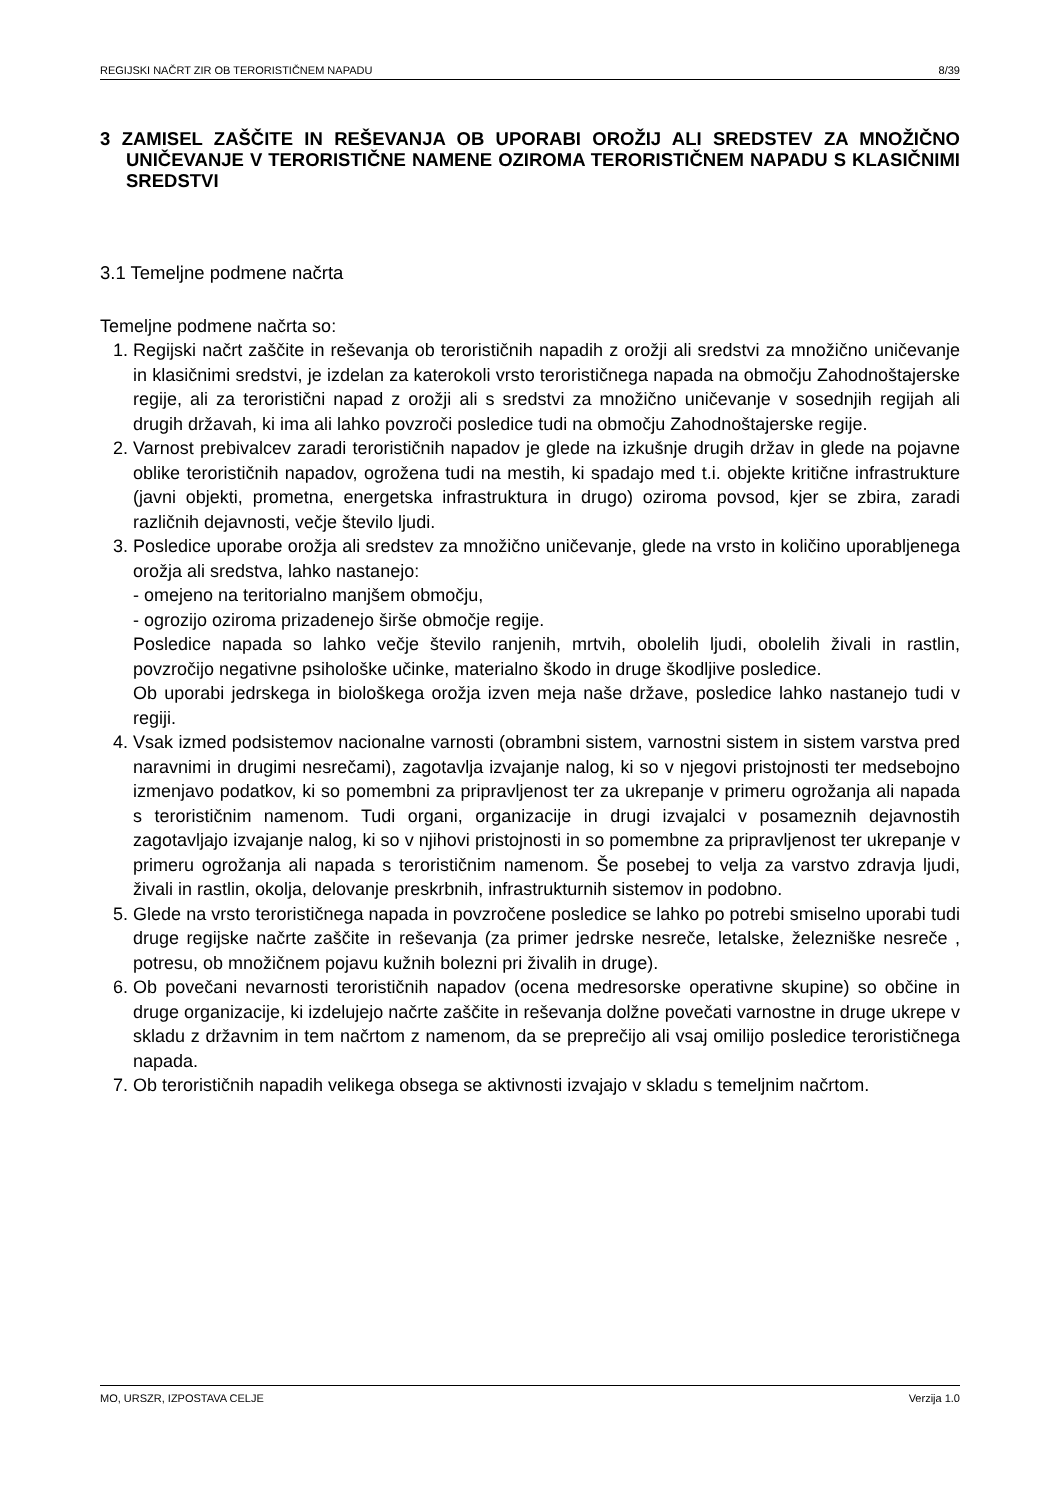REGIJSKI NAČRT ZIR OB TERORISTIČNEM NAPADU 8/39
3 ZAMISEL ZAŠČITE IN REŠEVANJA OB UPORABI OROŽIJ ALI SREDSTEV ZA MNOŽIČNO UNIČEVANJE V TERORISTIČNE NAMENE OZIROMA TERORISTIČNEM NAPADU S KLASIČNIMI SREDSTVI
3.1 Temeljne podmene načrta
Temeljne podmene načrta so:
1. Regijski načrt zaščite in reševanja ob terorističnih napadih z orožji ali sredstvi za množično uničevanje in klasičnimi sredstvi, je izdelan za katerokoli vrsto terorističnega napada na območju Zahodnoštajerske regije, ali za teroristični napad z orožji ali s sredstvi za množično uničevanje v sosednjih regijah ali drugih državah, ki ima ali lahko povzroči posledice tudi na območju Zahodnoštajerske regije.
2. Varnost prebivalcev zaradi terorističnih napadov je glede na izkušnje drugih držav in glede na pojavne oblike terorističnih napadov, ogrožena tudi na mestih, ki spadajo med t.i. objekte kritične infrastrukture (javni objekti, prometna, energetska infrastruktura in drugo) oziroma povsod, kjer se zbira, zaradi različnih dejavnosti, večje število ljudi.
3. Posledice uporabe orožja ali sredstev za množično uničevanje, glede na vrsto in količino uporabljenega orožja ali sredstva, lahko nastanejo:
- omejeno na teritorialno manjšem območju,
- ogrozijo oziroma prizadenejo širše območje regije.
Posledice napada so lahko večje število ranjenih, mrtvih, obolelih ljudi, obolelih živali in rastlin, povzročijo negativne psihološke učinke, materialno škodo in druge škodljive posledice.
Ob uporabi jedrskega in biološkega orožja izven meja naše države, posledice lahko nastanejo tudi v regiji.
4. Vsak izmed podsistemov nacionalne varnosti (obrambni sistem, varnostni sistem in sistem varstva pred naravnimi in drugimi nesrečami), zagotavlja izvajanje nalog, ki so v njegovi pristojnosti ter medsebojno izmenjavo podatkov, ki so pomembni za pripravljenost ter za ukrepanje v primeru ogrožanja ali napada s terorističnim namenom. Tudi organi, organizacije in drugi izvajalci v posameznih dejavnostih zagotavljajo izvajanje nalog, ki so v njihovi pristojnosti in so pomembne za pripravljenost ter ukrepanje v primeru ogrožanja ali napada s terorističnim namenom. Še posebej to velja za varstvo zdravja ljudi, živali in rastlin, okolja, delovanje preskrbnih, infrastrukturnih sistemov in podobno.
5. Glede na vrsto terorističnega napada in povzročene posledice se lahko po potrebi smiselno uporabi tudi druge regijske načrte zaščite in reševanja (za primer jedrske nesreče, letalske, železniške nesreče , potresu, ob množičnem pojavu kužnih bolezni pri živalih in druge).
6. Ob povečani nevarnosti terorističnih napadov (ocena medresorske operativne skupine) so občine in druge organizacije, ki izdelujejo načrte zaščite in reševanja dolžne povečati varnostne in druge ukrepe v skladu z državnim in tem načrtom z namenom, da se preprečijo ali vsaj omilijo posledice terorističnega napada.
7. Ob terorističnih napadih velikega obsega se aktivnosti izvajajo v skladu s temeljnim načrtom.
MO, URSZR, IZPOSTAVA CELJE Verzija 1.0